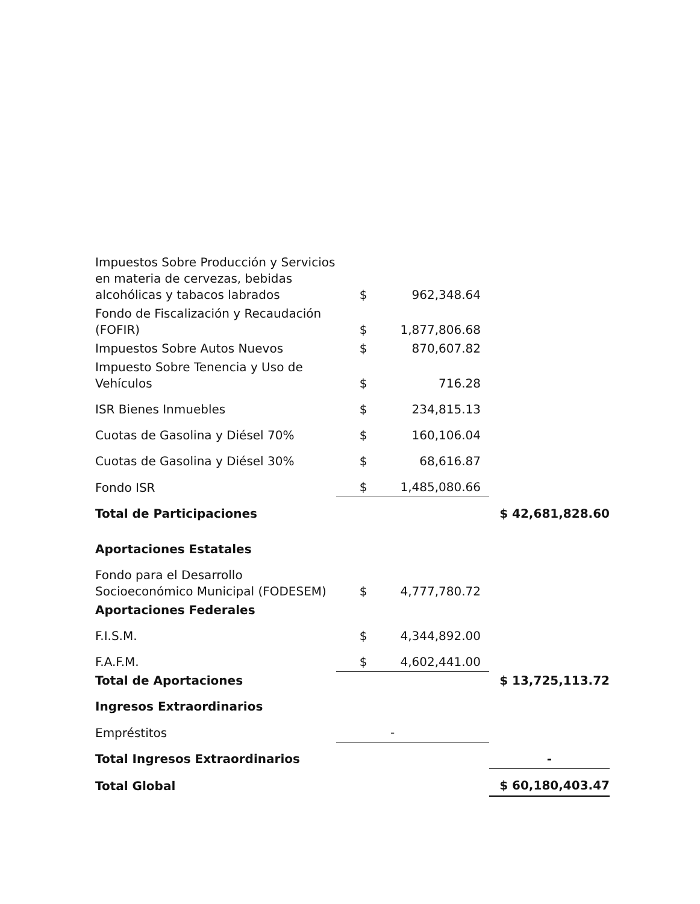| Impuestos Sobre Producción y Servicios en materia de cervezas, bebidas alcohólicas y tabacos labrados | $ | 962,348.64 | |
| Fondo de Fiscalización y Recaudación (FOFIR) | $ | 1,877,806.68 | |
| Impuestos Sobre Autos Nuevos | $ | 870,607.82 | |
| Impuesto Sobre Tenencia y Uso de Vehículos | $ | 716.28 | |
| ISR Bienes Inmuebles | $ | 234,815.13 | |
| Cuotas de Gasolina y Diésel 70% | $ | 160,106.04 | |
| Cuotas de Gasolina y Diésel 30% | $ | 68,616.87 | |
| Fondo ISR | $ | 1,485,080.66 | |
| Total de Participaciones | | | $ 42,681,828.60 |
| Aportaciones Estatales | | | |
| Fondo para el Desarrollo Socioeconómico Municipal (FODESEM) | $ | 4,777,780.72 | |
| Aportaciones Federales | | | |
| F.I.S.M. | $ | 4,344,892.00 | |
| F.A.F.M. | $ | 4,602,441.00 | |
| Total de Aportaciones | | | $ 13,725,113.72 |
| Ingresos Extraordinarios | | | |
| Empréstitos | | - | |
| Total Ingresos Extraordinarios | | | - |
| Total Global | | | $ 60,180,403.47 |